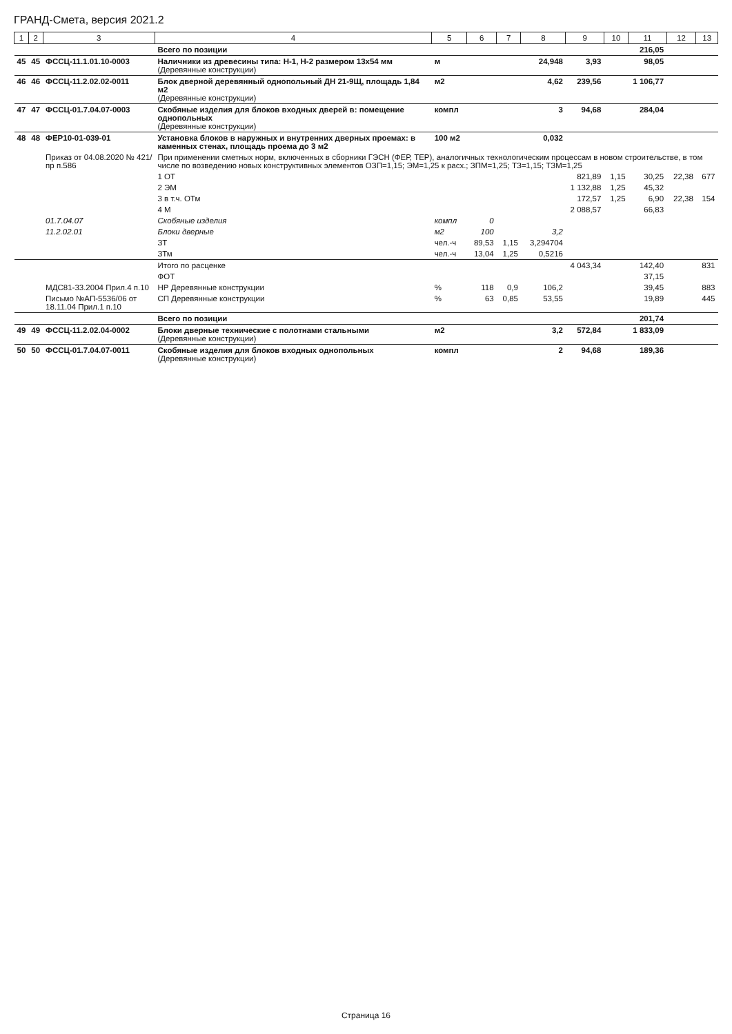ГРАНД-Смета, версия 2021.2
| 1 | 2 | 3 | 4 | 5 | 6 | 7 | 8 | 9 | 10 | 11 | 12 | 13 |
| --- | --- | --- | --- | --- | --- | --- | --- | --- | --- | --- | --- | --- |
| | | | Всего по позиции | | | | | | | 216,05 | | |
| 45 | 45 | ФССЦ-11.1.01.10-0003 | Наличники из древесины типа: Н-1, Н-2 размером 13х54 мм (Деревянные конструкции) | м | | | 24,948 | 3,93 | | 98,05 | | |
| 46 | 46 | ФССЦ-11.2.02.02-0011 | Блок дверной деревянный однопольный ДН 21-9Щ, площадь 1,84 м2 (Деревянные конструкции) | м2 | | | 4,62 | 239,56 | | 1 106,77 | | |
| 47 | 47 | ФССЦ-01.7.04.07-0003 | Скобяные изделия для блоков входных дверей в: помещение однопольных (Деревянные конструкции) | компл | | | 3 | 94,68 | | 284,04 | | |
| 48 | 48 | ФЕР10-01-039-01 | Установка блоков в наружных и внутренних дверных проемах: в каменных стенах, площадь проема до 3 м2 | 100 м2 | | | 0,032 | | | | | |
| | | Приказ от 04.08.2020 № 421/пр п.586 | При применении сметных норм, включенных в сборники ГЭСН (ФЕР, ТЕР), аналогичных технологическим процессам в новом строительстве, в том числе по возведению новых конструктивных элементов ОЗП=1,15; ЭМ=1,25 к расх.; ЗПМ=1,25; ТЗ=1,15; ТЗМ=1,25 | | | | | | | | | |
| | | | 1 ОТ | | | | | 821,89 | 1,15 | 30,25 | 22,38 | 677 |
| | | | 2 ЭМ | | | | | 1 132,88 | 1,25 | 45,32 | | |
| | | | 3 в т.ч. ОТм | | | | | 172,57 | 1,25 | 6,90 | 22,38 | 154 |
| | | | 4 М | | | | | 2 088,57 | | 66,83 | | |
| | | 01.7.04.07 | Скобяные изделия | компл | 0 | | | | | | | |
| | | 11.2.02.01 | Блоки дверные | м2 | 100 | | 3,2 | | | | | |
| | | | ЗТ | чел.-ч | 89,53 | 1,15 | 3,294704 | | | | | |
| | | | ЗТм | чел.-ч | 13,04 | 1,25 | 0,5216 | | | | | |
| | | | Итого по расценке | | | | | 4 043,34 | | 142,40 | | 831 |
| | | | ФОТ | | | | | | | 37,15 | | |
| | | МДС81-33.2004 Прил.4 п.10 | НР Деревянные конструкции | % | 118 | 0,9 | 106,2 | | | 39,45 | | 883 |
| | | Письмо №АП-5536/06 от 18.11.04 Прил.1 п.10 | СП Деревянные конструкции | % | 63 | 0,85 | 53,55 | | | 19,89 | | 445 |
| | | | Всего по позиции | | | | | | | 201,74 | | |
| 49 | 49 | ФССЦ-11.2.02.04-0002 | Блоки дверные технические с полотнами стальными (Деревянные конструкции) | м2 | | | 3,2 | 572,84 | | 1 833,09 | | |
| 50 | 50 | ФССЦ-01.7.04.07-0011 | Скобяные изделия для блоков входных однопольных (Деревянные конструкции) | компл | | | 2 | 94,68 | | 189,36 | | |
Страница 16